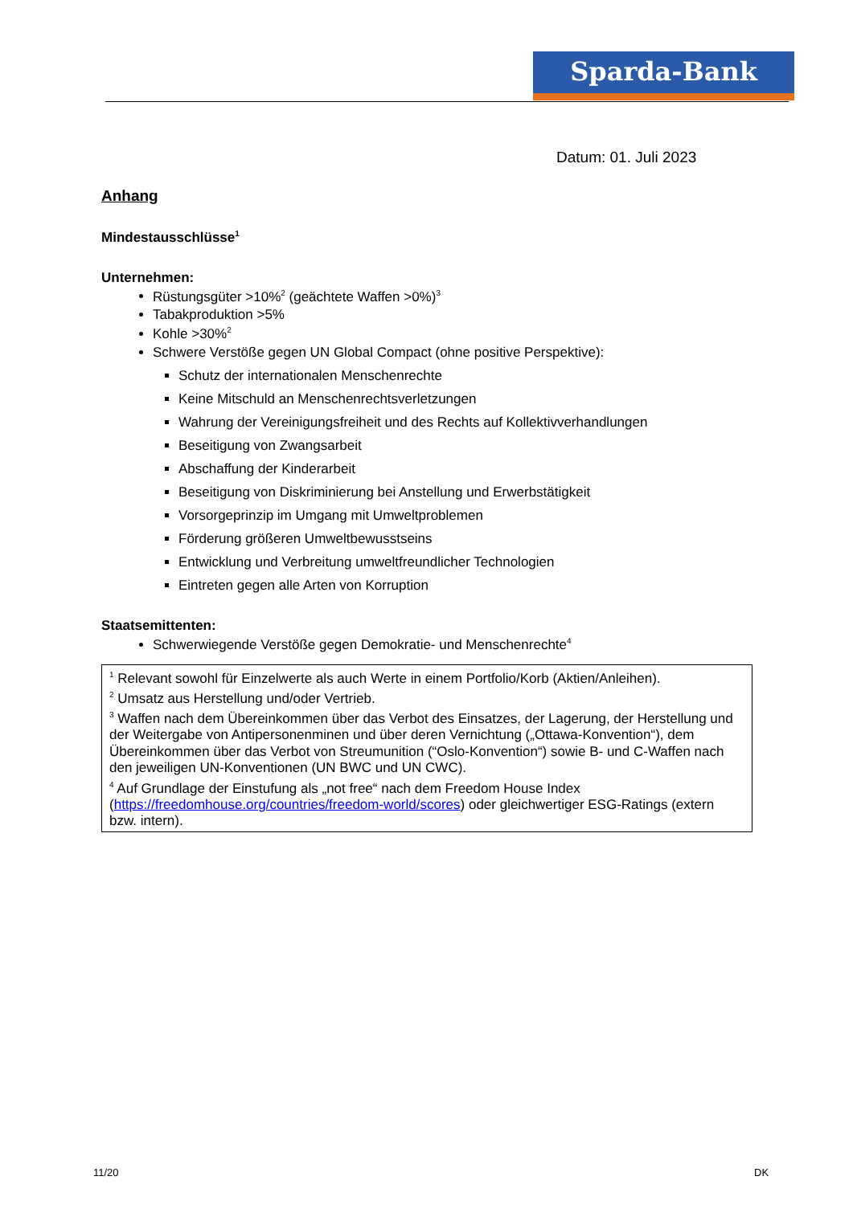Sparda-Bank
Datum: 01. Juli 2023
Anhang
Mindestausschlüsse<sup>1</sup>
Unternehmen:
Rüstungsgüter >10%<sup>2</sup> (geächtete Waffen >0%)<sup>3</sup>
Tabakproduktion >5%
Kohle >30%<sup>2</sup>
Schwere Verstöße gegen UN Global Compact (ohne positive Perspektive):
Schutz der internationalen Menschenrechte
Keine Mitschuld an Menschenrechtsverletzungen
Wahrung der Vereinigungsfreiheit und des Rechts auf Kollektivverhandlungen
Beseitigung von Zwangsarbeit
Abschaffung der Kinderarbeit
Beseitigung von Diskriminierung bei Anstellung und Erwerbstätigkeit
Vorsorgeprinzip im Umgang mit Umweltproblemen
Förderung größeren Umweltbewusstseins
Entwicklung und Verbreitung umweltfreundlicher Technologien
Eintreten gegen alle Arten von Korruption
Staatsemittenten:
Schwerwiegende Verstöße gegen Demokratie- und Menschenrechte<sup>4</sup>
<sup>1</sup> Relevant sowohl für Einzelwerte als auch Werte in einem Portfolio/Korb (Aktien/Anleihen).
<sup>2</sup> Umsatz aus Herstellung und/oder Vertrieb.
<sup>3</sup> Waffen nach dem Übereinkommen über das Verbot des Einsatzes, der Lagerung, der Herstellung und der Weitergabe von Antipersonenminen und über deren Vernichtung („Ottawa-Konvention“), dem Übereinkommen über das Verbot von Streumunition (“Oslo-Konvention“) sowie B- und C-Waffen nach den jeweiligen UN-Konventionen (UN BWC und UN CWC).
<sup>4</sup> Auf Grundlage der Einstufung als „not free“ nach dem Freedom House Index (https://freedomhouse.org/countries/freedom-world/scores) oder gleichwertiger ESG-Ratings (extern bzw. intern).
11/20 DK